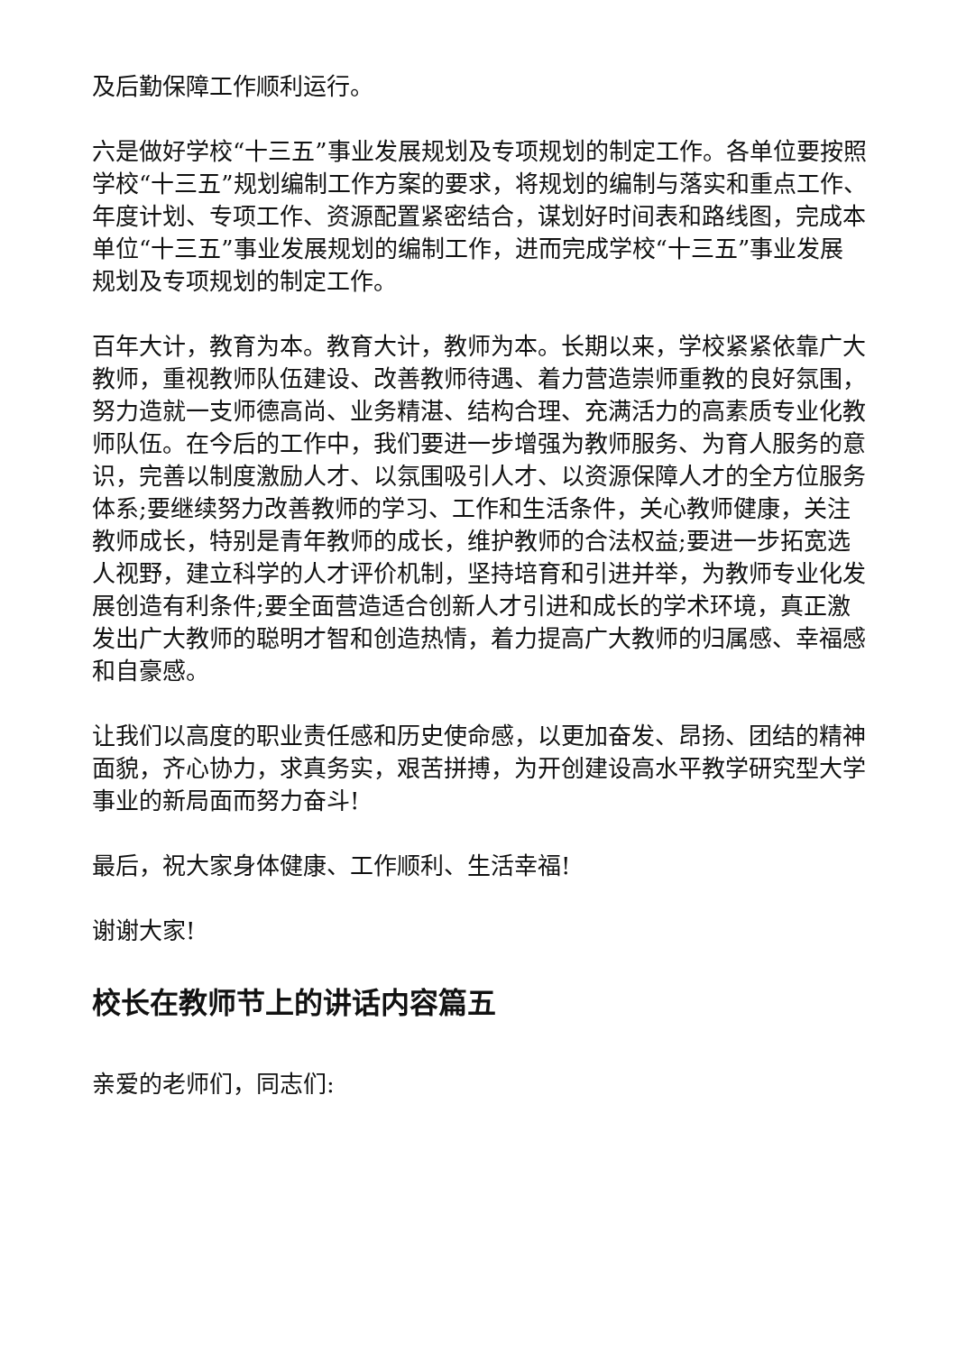及后勤保障工作顺利运行。
六是做好学校“十三五”事业发展规划及专项规划的制定工作。各单位要按照学校“十三五”规划编制工作方案的要求，将规划的编制与落实和重点工作、年度计划、专项工作、资源配置紧密结合，谋划好时间表和路线图，完成本单位“十三五”事业发展规划的编制工作，进而完成学校“十三五”事业发展规划及专项规划的制定工作。
百年大计，教育为本。教育大计，教师为本。长期以来，学校紧紧依靠广大教师，重视教师队伍建设、改善教师待遇、着力营造崇师重教的良好氛围，努力造就一支师德高尚、业务精湛、结构合理、充满活力的高素质专业化教师队伍。在今后的工作中，我们要进一步增强为教师服务、为育人服务的意识，完善以制度激励人才、以氛围吸引人才、以资源保障人才的全方位服务体系;要继续努力改善教师的学习、工作和生活条件，关心教师健康，关注教师成长，特别是青年教师的成长，维护教师的合法权益;要进一步拓宽选人视野，建立科学的人才评价机制，坚持培育和引进并举，为教师专业化发展创造有利条件;要全面营造适合创新人才引进和成长的学术环境，真正激发出广大教师的聪明才智和创造热情，着力提高广大教师的归属感、幸福感和自豪感。
让我们以高度的职业责任感和历史使命感，以更加奋发、昂扬、团结的精神面貌，齐心协力，求真务实，艰苦拼搏，为开创建设高水平教学研究型大学事业的新局面而努力奋斗!
最后，祝大家身体健康、工作顺利、生活幸福!
谢谢大家!
校长在教师节上的讲话内容篇五
亲爱的老师们，同志们: